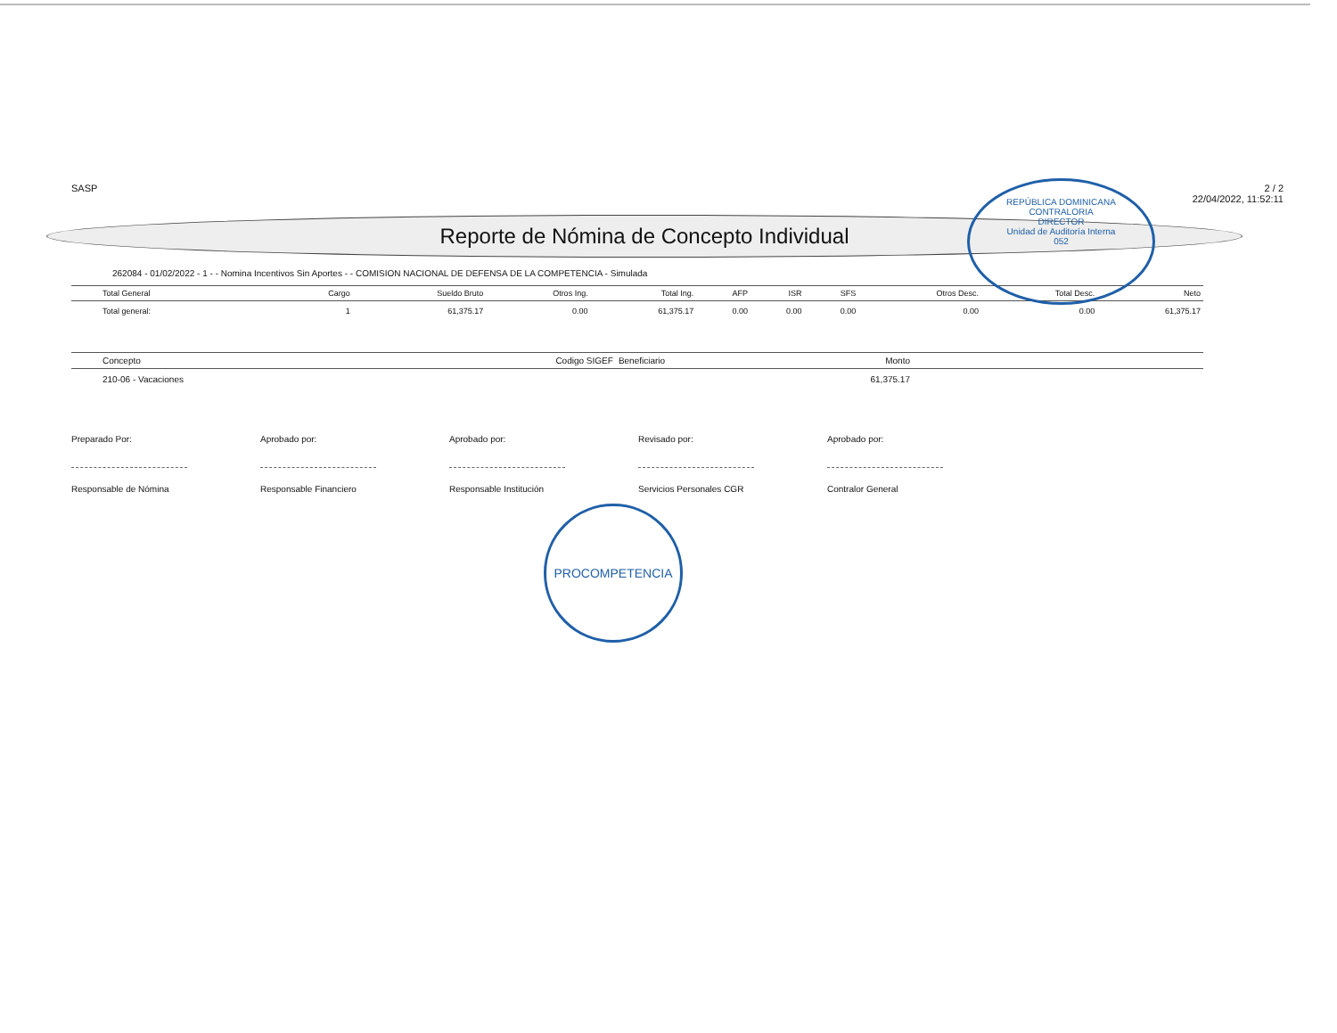REPÚBLICA DOMINICANA
CONTRALORIA
DIRECTOR
Unidad de Auditoría Interna
052
PROCOMPETENCIA
SASP 2 / 2
22/04/2022, 11:52:11
Reporte de Nómina de Concepto Individual
262084 - 01/02/2022 - 1 - - Nomina Incentivos Sin Aportes - - COMISION NACIONAL DE DEFENSA DE LA COMPETENCIA - Simulada
| Total General | Cargo | Sueldo Bruto | Otros Ing. | Total Ing. | AFP | ISR | SFS | Otros Desc. | Total Desc. | Neto |
| --- | --- | --- | --- | --- | --- | --- | --- | --- | --- | --- |
| Total general: | 1 | 61,375.17 | 0.00 | 61,375.17 | 0.00 | 0.00 | 0.00 | 0.00 | 0.00 | 61,375.17 |
| Concepto | Codigo SIGEF | Beneficiario | Monto | |
| --- | --- | --- | --- | --- |
| 210-06 - Vacaciones | | | 61,375.17 | |
Preparado Por:
Responsable de Nómina
Aprobado por:
Responsable Financiero
Aprobado por:
Responsable Institución
Revisado por:
Servicios Personales CGR
Aprobado por:
Contralor General